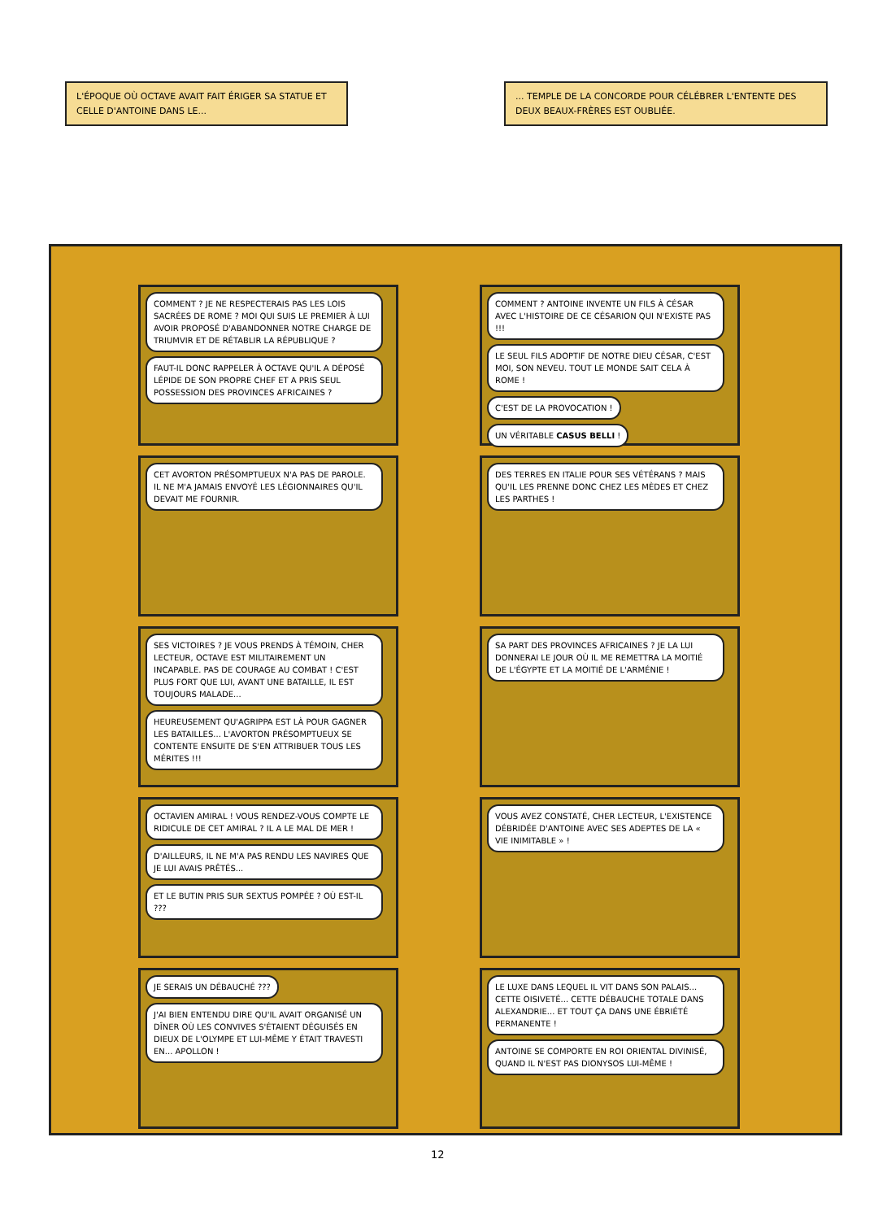L'ÉPOQUE OÙ OCTAVE AVAIT FAIT ÉRIGER SA STATUE ET CELLE D'ANTOINE DANS LE...
... TEMPLE DE LA CONCORDE POUR CÉLÉBRER L'ENTENTE DES DEUX BEAUX-FRÈRES EST OUBLIÉE.
COMMENT ? JE NE RESPECTERAIS PAS LES LOIS SACRÉES DE ROME ? MOI QUI SUIS LE PREMIER À LUI AVOIR PROPOSÉ D'ABANDONNER NOTRE CHARGE DE TRIUMVIR ET DE RÉTABLIR LA RÉPUBLIQUE ? FAUT-IL DONC RAPPELER À OCTAVE QU'IL A DÉPOSÉ LÉPIDE DE SON PROPRE CHEF ET A PRIS SEUL POSSESSION DES PROVINCES AFRICAINES ?
COMMENT ? ANTOINE INVENTE UN FILS À CÉSAR AVEC L'HISTOIRE DE CE CÉSARION QUI N'EXISTE PAS !!! LE SEUL FILS ADOPTIF DE NOTRE DIEU CÉSAR, C'EST MOI, SON NEVEU. TOUT LE MONDE SAIT CELA À ROME ! C'EST DE LA PROVOCATION ! UN VÉRITABLE CASUS BELLI !
CET AVORTON PRÉSOMPTUEUX N'A PAS DE PAROLE. IL NE M'A JAMAIS ENVOYÉ LES LÉGIONNAIRES QU'IL DEVAIT ME FOURNIR.
DES TERRES EN ITALIE POUR SES VÉTÉRANS ? MAIS QU'IL LES PRENNE DONC CHEZ LES MÈDES ET CHEZ LES PARTHES !
SES VICTOIRES ? JE VOUS PRENDS À TÉMOIN, CHER LECTEUR, OCTAVE EST MILITAIREMENT UN INCAPABLE. PAS DE COURAGE AU COMBAT ! C'EST PLUS FORT QUE LUI, AVANT UNE BATAILLE, IL EST TOUJOURS MALADE... HEUREUSEMENT QU'AGRIPPA EST LÀ POUR GAGNER LES BATAILLES... L'AVORTON PRÉSOMPTUEUX SE CONTENTE ENSUITE DE S'EN ATTRIBUER TOUS LES MÉRITES !!!
SA PART DES PROVINCES AFRICAINES ? JE LA LUI DONNERAI LE JOUR OÙ IL ME REMETTRA LA MOITIÉ DE L'ÉGYPTE ET LA MOITIÉ DE L'ARMÉNIE !
OCTAVIEN AMIRAL ! VOUS RENDEZ-VOUS COMPTE LE RIDICULE DE CET AMIRAL ? IL A LE MAL DE MER ! D'AILLEURS, IL NE M'A PAS RENDU LES NAVIRES QUE JE LUI AVAIS PRÊTÉS... ET LE BUTIN PRIS SUR SEXTUS POMPÉE ? OÙ EST-IL ???
VOUS AVEZ CONSTATÉ, CHER LECTEUR, L'EXISTENCE DÉBRIDÉE D'ANTOINE AVEC SES ADEPTES DE LA « VIE INIMITABLE » !
JE SERAIS UN DÉBAUCHÉ ??? J'AI BIEN ENTENDU DIRE QU'IL AVAIT ORGANISÉ UN DÎNER OÙ LES CONVIVES S'ÉTAIENT DÉGUISÉS EN DIEUX DE L'OLYMPE ET LUI-MÊME Y ÉTAIT TRAVESTI EN... APOLLON !
LE LUXE DANS LEQUEL IL VIT DANS SON PALAIS... CETTE OISIVETÉ... CETTE DÉBAUCHE TOTALE DANS ALEXANDRIE... ET TOUT ÇA DANS UNE ÉBRIÉTÉ PERMANENTE ! ANTOINE SE COMPORTE EN ROI ORIENTAL DIVINISÉ, QUAND IL N'EST PAS DIONYSOS LUI-MÊME !
12